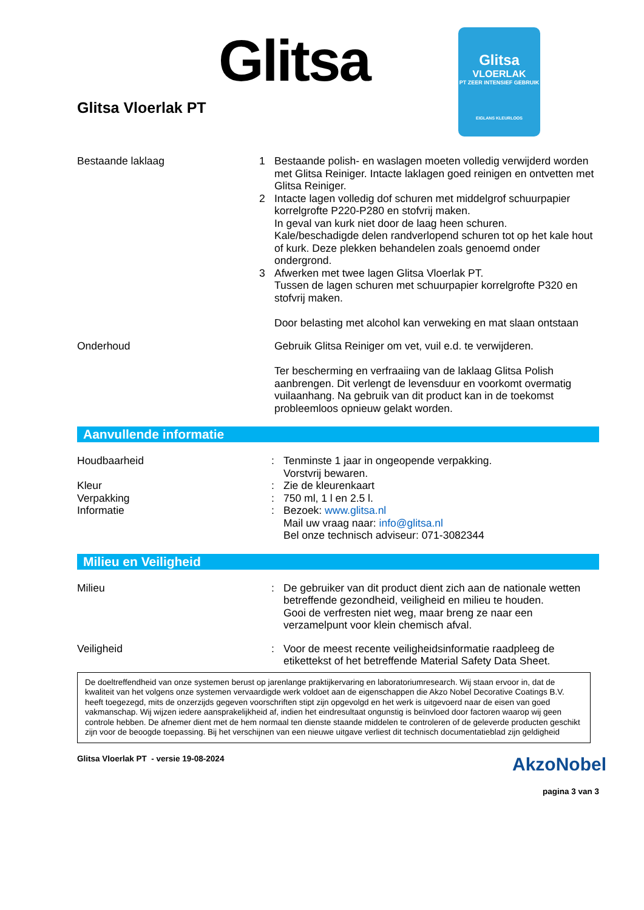Glitsa
Glitsa
VLOERLAK
PT ZEER INTENSIEF GEBRUIK
EIGLANS KLEURLOOS
Glitsa Vloerlak PT
Bestaande laklaag 1
2
3
Bestaande polish- en waslagen moeten volledig verwijderd worden met Glitsa Reiniger. Intacte laklagen goed reinigen en ontvetten met Glitsa Reiniger.
Intacte lagen volledig dof schuren met middelgrof schuurpapier korrelgrofte P220-P280 en stofvrij maken.
In geval van kurk niet door de laag heen schuren.
Kale/beschadigde delen randverlopend schuren tot op het kale hout of kurk. Deze plekken behandelen zoals genoemd onder ondergrond.
Afwerken met twee lagen Glitsa Vloerlak PT.
Tussen de lagen schuren met schuurpapier korrelgrofte P320 en stofvrij maken.
Door belasting met alcohol kan verweking en mat slaan ontstaan
Onderhoud Gebruik Glitsa Reiniger om vet, vuil e.d. te verwijderen.
Ter bescherming en verfraaiing van de laklaag Glitsa Polish aanbrengen. Dit verlengt de levensduur en voorkomt overmatig vuilaanhang. Na gebruik van dit product kan in de toekomst probleemloos opnieuw gelakt worden.
Aanvullende informatie
Houdbaarheid : Tenminste 1 jaar in ongeopende verpakking.
Vorstvrij bewaren.
Kleur : Zie de kleurenkaart
Verpakking : 750 ml, 1 l en 2.5 l.
Informatie : Bezoek: www.glitsa.nl
Mail uw vraag naar: info@glitsa.nl
Bel onze technisch adviseur: 071-3082344
Milieu en Veiligheid
Milieu : De gebruiker van dit product dient zich aan de nationale wetten betreffende gezondheid, veiligheid en milieu te houden.
Gooi de verfresten niet weg, maar breng ze naar een verzamelpunt voor klein chemisch afval.
Veiligheid : Voor de meest recente veiligheidsinformatie raadpleeg de etikettekst of het betreffende Material Safety Data Sheet.
De doeltreffendheid van onze systemen berust op jarenlange praktijkervaring en laboratoriumresearch. Wij staan ervoor in, dat de kwaliteit van het volgens onze systemen vervaardigde werk voldoet aan de eigenschappen die Akzo Nobel Decorative Coatings B.V. heeft toegezegd, mits de onzerzijds gegeven voorschriften stipt zijn opgevolgd en het werk is uitgevoerd naar de eisen van goed vakmanschap. Wij wijzen iedere aansprakelijkheid af, indien het eindresultaat ongunstig is beïnvloed door factoren waarop wij geen controle hebben. De afnemer dient met de hem normaal ten dienste staande middelen te controleren of de geleverde producten geschikt zijn voor de beoogde toepassing. Bij het verschijnen van een nieuwe uitgave verliest dit technisch documentatieblad zijn geldigheid
Glitsa Vloerlak PT - versie 19-08-2024
AkzoNobel
pagina 3 van 3